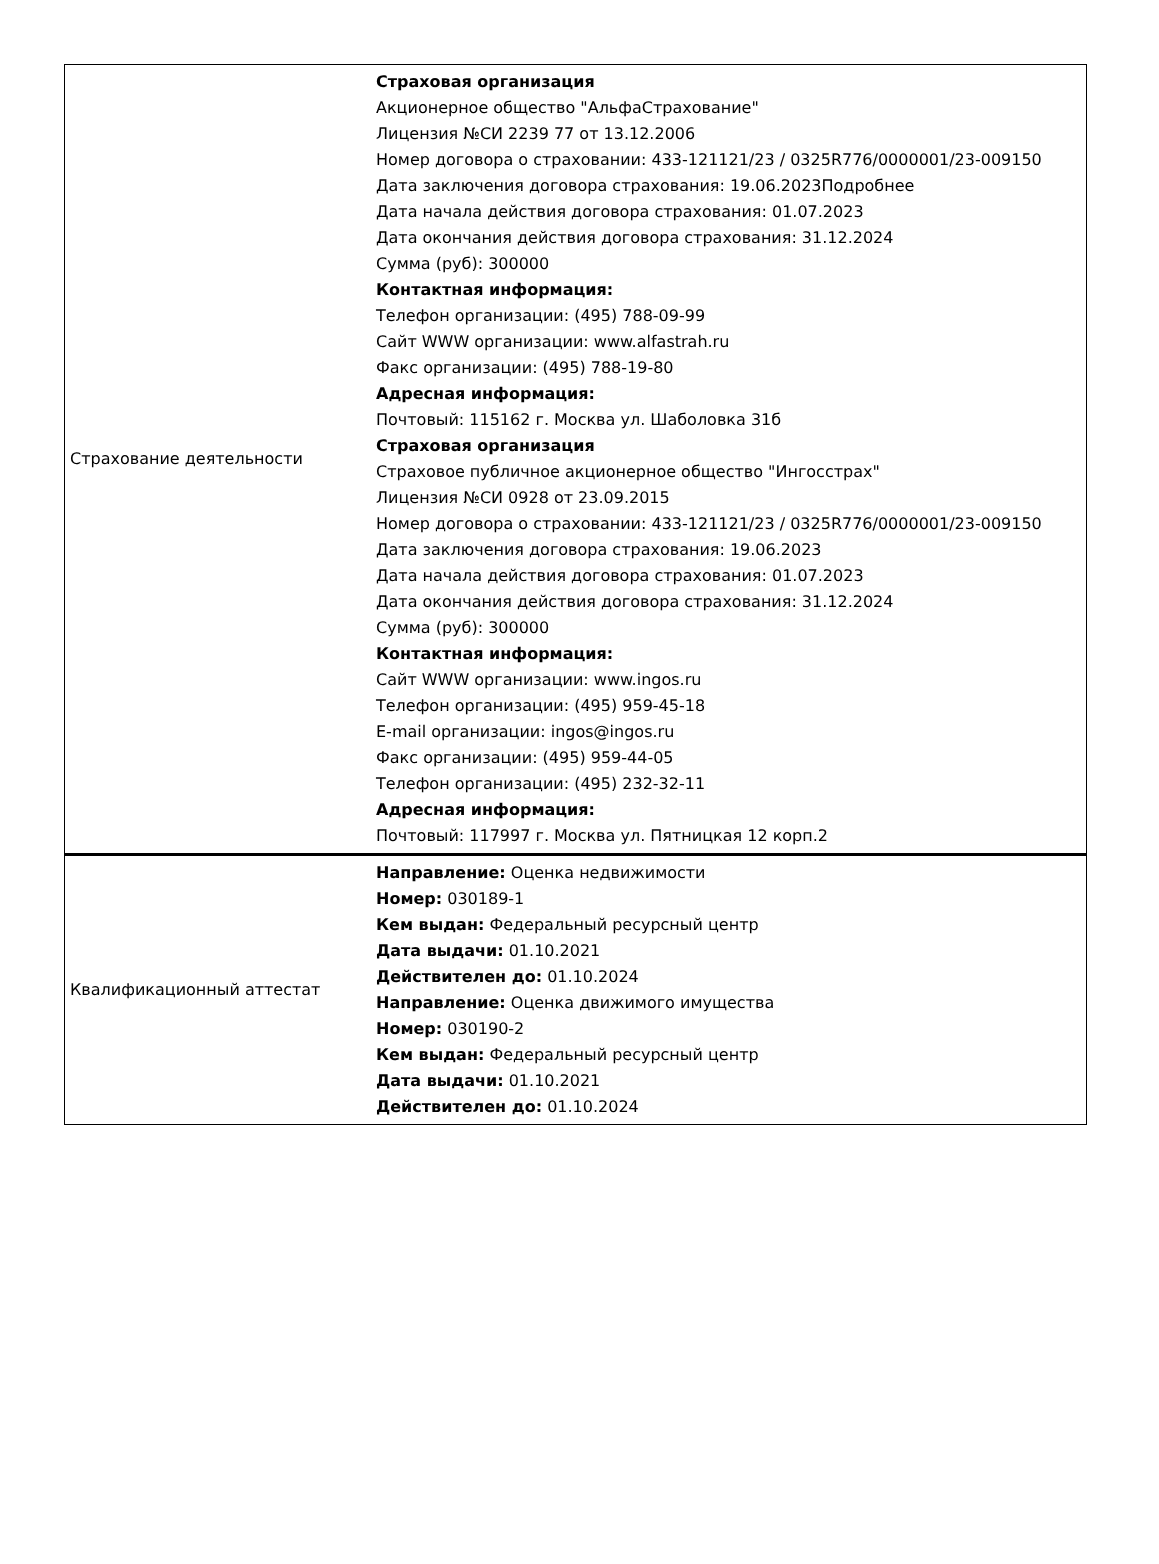| Страхование деятельности | Страховая организация Акционерное общество "АльфаСтрахование" Лицензия №СИ 2239 77 от 13.12.2006 Номер договора о страховании: 433-121121/23 / 0325R776/0000001/23-009150 Дата заключения договора страхования: 19.06.2023Подробнее Дата начала действия договора страхования: 01.07.2023 Дата окончания действия договора страхования: 31.12.2024 Сумма (руб): 300000 Контактная информация: Телефон организации: (495) 788-09-99 Сайт WWW организации: www.alfastrah.ru Факс организации: (495) 788-19-80 Адресная информация: Почтовый: 115162 г. Москва ул. Шаболовка 31б Страховая организация Страховое публичное акционерное общество "Ингосстрах" Лицензия №СИ 0928 от 23.09.2015 Номер договора о страховании: 433-121121/23 / 0325R776/0000001/23-009150 Дата заключения договора страхования: 19.06.2023 Дата начала действия договора страхования: 01.07.2023 Дата окончания действия договора страхования: 31.12.2024 Сумма (руб): 300000 Контактная информация: Сайт WWW организации: www.ingos.ru Телефон организации: (495) 959-45-18 E-mail организации: ingos@ingos.ru Факс организации: (495) 959-44-05 Телефон организации: (495) 232-32-11 Адресная информация: Почтовый: 117997 г. Москва ул. Пятницкая 12 корп.2 |
| Квалификационный аттестат | Направление: Оценка недвижимости Номер: 030189-1 Кем выдан: Федеральный ресурсный центр Дата выдачи: 01.10.2021 Действителен до: 01.10.2024 Направление: Оценка движимого имущества Номер: 030190-2 Кем выдан: Федеральный ресурсный центр Дата выдачи: 01.10.2021 Действителен до: 01.10.2024 |